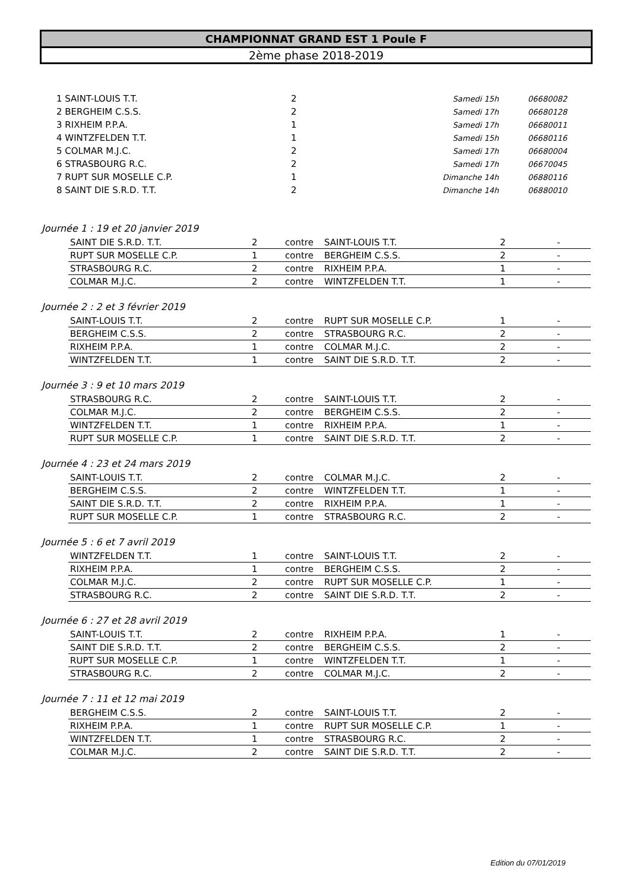CHAMPIONNAT GRAND EST 1 Poule F
2ème phase 2018-2019
| 1 SAINT-LOUIS T.T. | 2 | Samedi 15h | 06680082 |
| 2 BERGHEIM C.S.S. | 2 | Samedi 17h | 06680128 |
| 3 RIXHEIM P.P.A. | 1 | Samedi 17h | 06680011 |
| 4 WINTZFELDEN T.T. | 1 | Samedi 15h | 06680116 |
| 5 COLMAR M.J.C. | 2 | Samedi 17h | 06680004 |
| 6 STRASBOURG R.C. | 2 | Samedi 17h | 06670045 |
| 7 RUPT SUR MOSELLE C.P. | 1 | Dimanche 14h | 06880116 |
| 8 SAINT DIE S.R.D. T.T. | 2 | Dimanche 14h | 06880010 |
Journée 1 : 19 et 20 janvier 2019
| SAINT DIE S.R.D. T.T. | 2 | contre | SAINT-LOUIS T.T. | 2 | - |
| RUPT SUR MOSELLE C.P. | 1 | contre | BERGHEIM C.S.S. | 2 | - |
| STRASBOURG R.C. | 2 | contre | RIXHEIM P.P.A. | 1 | - |
| COLMAR M.J.C. | 2 | contre | WINTZFELDEN T.T. | 1 | - |
Journée 2 : 2 et 3 février 2019
| SAINT-LOUIS T.T. | 2 | contre | RUPT SUR MOSELLE C.P. | 1 | - |
| BERGHEIM C.S.S. | 2 | contre | STRASBOURG R.C. | 2 | - |
| RIXHEIM P.P.A. | 1 | contre | COLMAR M.J.C. | 2 | - |
| WINTZFELDEN T.T. | 1 | contre | SAINT DIE S.R.D. T.T. | 2 | - |
Journée 3 : 9 et 10 mars 2019
| STRASBOURG R.C. | 2 | contre | SAINT-LOUIS T.T. | 2 | - |
| COLMAR M.J.C. | 2 | contre | BERGHEIM C.S.S. | 2 | - |
| WINTZFELDEN T.T. | 1 | contre | RIXHEIM P.P.A. | 1 | - |
| RUPT SUR MOSELLE C.P. | 1 | contre | SAINT DIE S.R.D. T.T. | 2 | - |
Journée 4 : 23 et 24 mars 2019
| SAINT-LOUIS T.T. | 2 | contre | COLMAR M.J.C. | 2 | - |
| BERGHEIM C.S.S. | 2 | contre | WINTZFELDEN T.T. | 1 | - |
| SAINT DIE S.R.D. T.T. | 2 | contre | RIXHEIM P.P.A. | 1 | - |
| RUPT SUR MOSELLE C.P. | 1 | contre | STRASBOURG R.C. | 2 | - |
Journée 5 : 6 et 7 avril 2019
| WINTZFELDEN T.T. | 1 | contre | SAINT-LOUIS T.T. | 2 | - |
| RIXHEIM P.P.A. | 1 | contre | BERGHEIM C.S.S. | 2 | - |
| COLMAR M.J.C. | 2 | contre | RUPT SUR MOSELLE C.P. | 1 | - |
| STRASBOURG R.C. | 2 | contre | SAINT DIE S.R.D. T.T. | 2 | - |
Journée 6 : 27 et 28 avril 2019
| SAINT-LOUIS T.T. | 2 | contre | RIXHEIM P.P.A. | 1 | - |
| SAINT DIE S.R.D. T.T. | 2 | contre | BERGHEIM C.S.S. | 2 | - |
| RUPT SUR MOSELLE C.P. | 1 | contre | WINTZFELDEN T.T. | 1 | - |
| STRASBOURG R.C. | 2 | contre | COLMAR M.J.C. | 2 | - |
Journée 7 : 11 et 12 mai 2019
| BERGHEIM C.S.S. | 2 | contre | SAINT-LOUIS T.T. | 2 | - |
| RIXHEIM P.P.A. | 1 | contre | RUPT SUR MOSELLE C.P. | 1 | - |
| WINTZFELDEN T.T. | 1 | contre | STRASBOURG R.C. | 2 | - |
| COLMAR M.J.C. | 2 | contre | SAINT DIE S.R.D. T.T. | 2 | - |
Edition du 07/01/2019